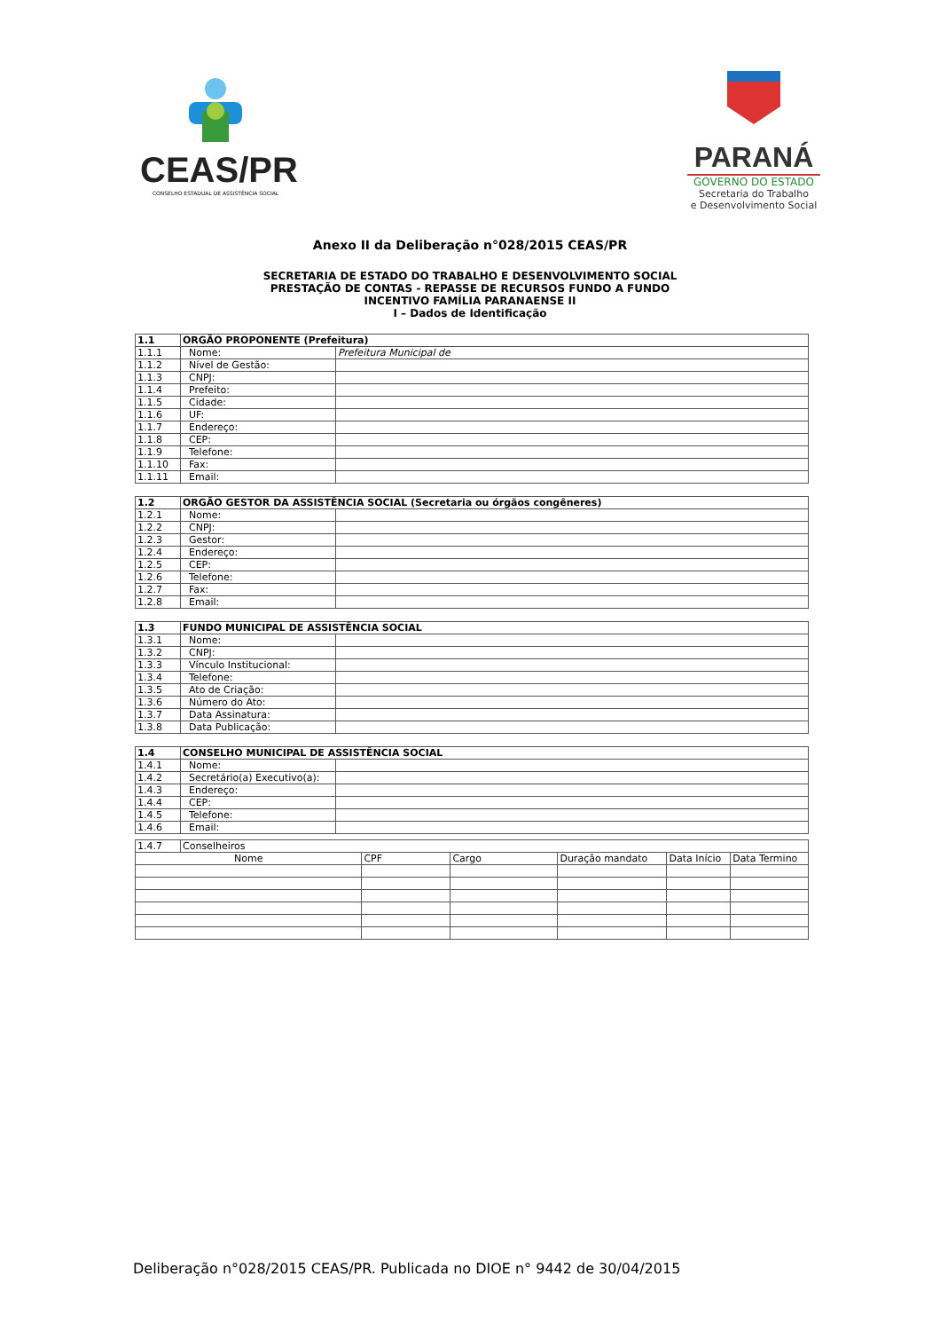CEAS/PR
CONSELHO ESTADUAL DE ASSISTÊNCIA SOCIAL
PARANÁ
GOVERNO DO ESTADO
Secretaria do Trabalho
e Desenvolvimento Social
Anexo II da Deliberação n°028/2015 CEAS/PR
SECRETARIA DE ESTADO DO TRABALHO E DESENVOLVIMENTO SOCIAL
PRESTAÇÃO DE CONTAS - REPASSE DE RECURSOS FUNDO A FUNDO
INCENTIVO FAMÍLIA PARANAENSE II
I – Dados de Identificação
| 1.1 | ORGÃO PROPONENTE (Prefeitura) | |
| --- | --- | --- |
| 1.1.1 | Nome: | Prefeitura Municipal de |
| 1.1.2 | Nível de Gestão: | |
| 1.1.3 | CNPJ: | |
| 1.1.4 | Prefeito: | |
| 1.1.5 | Cidade: | |
| 1.1.6 | UF: | |
| 1.1.7 | Endereço: | |
| 1.1.8 | CEP: | |
| 1.1.9 | Telefone: | |
| 1.1.10 | Fax: | |
| 1.1.11 | Email: | |
| 1.2 | ORGÃO GESTOR DA ASSISTÊNCIA SOCIAL (Secretaria ou órgãos congêneres) | |
| --- | --- | --- |
| 1.2.1 | Nome: | |
| 1.2.2 | CNPJ: | |
| 1.2.3 | Gestor: | |
| 1.2.4 | Endereço: | |
| 1.2.5 | CEP: | |
| 1.2.6 | Telefone: | |
| 1.2.7 | Fax: | |
| 1.2.8 | Email: | |
| 1.3 | FUNDO MUNICIPAL DE ASSISTÊNCIA SOCIAL | |
| --- | --- | --- |
| 1.3.1 | Nome: | |
| 1.3.2 | CNPJ: | |
| 1.3.3 | Vínculo Institucional: | |
| 1.3.4 | Telefone: | |
| 1.3.5 | Ato de Criação: | |
| 1.3.6 | Número do Ato: | |
| 1.3.7 | Data Assinatura: | |
| 1.3.8 | Data Publicação: | |
| 1.4 | CONSELHO MUNICIPAL DE ASSISTÊNCIA SOCIAL | |
| --- | --- | --- |
| 1.4.1 | Nome: | |
| 1.4.2 | Secretário(a) Executivo(a): | |
| 1.4.3 | Endereço: | |
| 1.4.4 | CEP: | |
| 1.4.5 | Telefone: | |
| 1.4.6 | Email: | |
| 1.4.7 | Conselheiros | | | | | |
| Nome | | CPF | Cargo | Duração mandato | Data Início | Data Termino |
Deliberação n°028/2015 CEAS/PR. Publicada no DIOE n° 9442 de 30/04/2015